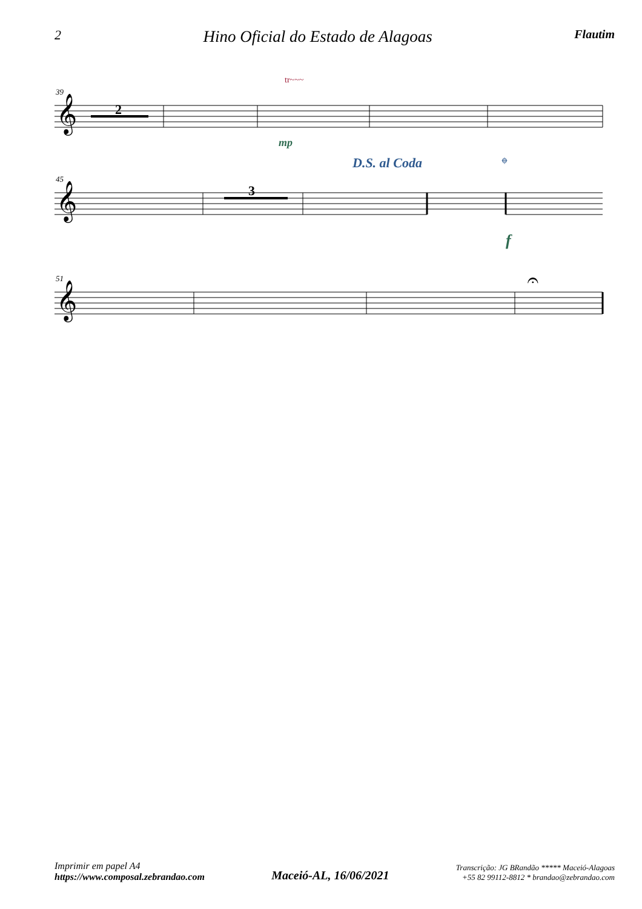2 Hino Oficial do Estado de Alagoas Flautim
39
2
𝄞
tr~~~
mp
45
3
𝄞
D.S. al Coda
𝄌
f
51
𝄞
𝄐
Imprimir em papel A4
https://www.composal.zebrandao.com
Maceió-AL, 16/06/2021
Transcrição: JG BRandão ***** Maceió-Alagoas
+55 82 99112-8812 * brandao@zebrandao.com